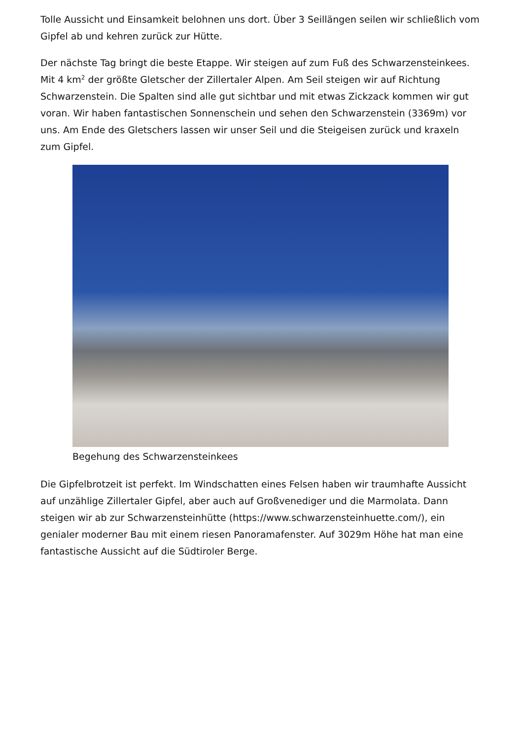Tolle Aussicht und Einsamkeit belohnen uns dort. Über 3 Seillängen seilen wir schließlich vom Gipfel ab und kehren zurück zur Hütte.
Der nächste Tag bringt die beste Etappe. Wir steigen auf zum Fuß des Schwarzensteinkees. Mit 4 km<sup>2</sup> der größte Gletscher der Zillertaler Alpen. Am Seil steigen wir auf Richtung Schwarzenstein. Die Spalten sind alle gut sichtbar und mit etwas Zickzack kommen wir gut voran. Wir haben fantastischen Sonnenschein und sehen den Schwarzenstein (3369m) vor uns. Am Ende des Gletschers lassen wir unser Seil und die Steigeisen zurück und kraxeln zum Gipfel.
Begehung des Schwarzensteinkees
Die Gipfelbrotzeit ist perfekt. Im Windschatten eines Felsen haben wir traumhafte Aussicht auf unzählige Zillertaler Gipfel, aber auch auf Großvenediger und die Marmolata. Dann steigen wir ab zur Schwarzensteinhütte (https://www.schwarzensteinhuette.com/), ein genialer moderner Bau mit einem riesen Panoramafenster. Auf 3029m Höhe hat man eine fantastische Aussicht auf die Südtiroler Berge.